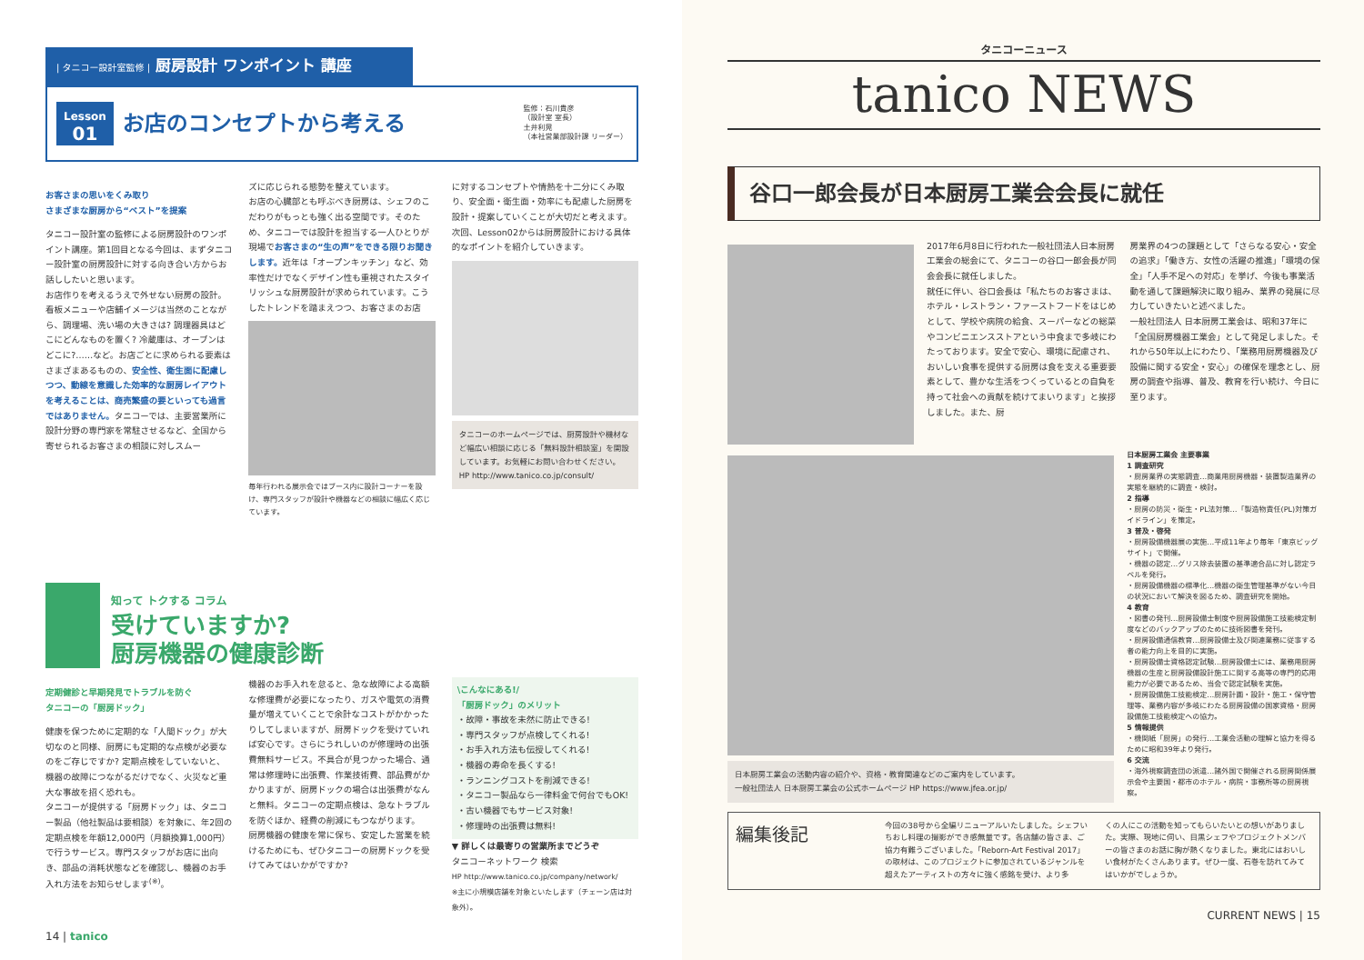| タニコー設計室監修 | 厨房設計 ワンポイント 講座
Lesson
01
お店のコンセプトから考える
監修：石川貴彦
（設計室 室長）
土井利晃
（本社営業部設計課 リーダー）
お客さまの思いをくみ取り
さまざまな厨房から“ベスト”を提案
タニコー設計室の監修による厨房設計のワンポイント講座。第1回目となる今回は、まずタニコー設計室の厨房設計に対する向き合い方からお話ししたいと思います。
お店作りを考えるうえで外せない厨房の設計。看板メニューや店舗イメージは当然のことながら、調理場、洗い場の大きさは? 調理器具はどこにどんなものを置く? 冷蔵庫は、オーブンはどこに?……など。お店ごとに求められる要素はさまざまあるものの、安全性、衛生面に配慮しつつ、動線を意識した効率的な厨房レイアウトを考えることは、商売繁盛の要といっても過言ではありません。タニコーでは、主要営業所に設計分野の専門家を常駐させるなど、全国から寄せられるお客さまの相談に対しスムー
ズに応じられる態勢を整えています。
お店の心臓部とも呼ぶべき厨房は、シェフのこだわりがもっとも強く出る空間です。そのため、タニコーでは設計を担当する一人ひとりが現場でお客さまの“生の声”をできる限りお聞きします。近年は「オープンキッチン」など、効率性だけでなくデザイン性も重視されたスタイリッシュな厨房設計が求められています。こうしたトレンドを踏まえつつ、お客さまのお店
毎年行われる展示会ではブース内に設計コーナーを設け、専門スタッフが設計や機器などの相談に幅広く応じています。
に対するコンセプトや情熱を十二分にくみ取り、安全面・衛生面・効率にも配慮した厨房を設計・提案していくことが大切だと考えます。
次回、Lesson02からは厨房設計における具体的なポイントを紹介していきます。
タニコーのホームページでは、厨房設計や機材など幅広い相談に応じる「無料設計相談室」を開設しています。お気軽にお問い合わせください。
HP http://www.tanico.co.jp/consult/
知って トクする コラム
受けていますか?
厨房機器の健康診断
定期健診と早期発見でトラブルを防ぐ
タニコーの「厨房ドック」
健康を保つために定期的な「人間ドック」が大切なのと同様、厨房にも定期的な点検が必要なのをご存じですか? 定期点検をしていないと、機器の故障につながるだけでなく、火災など重大な事故を招く恐れも。
タニコーが提供する「厨房ドック」は、タニコー製品（他社製品は要相談）を対象に、年2回の定期点検を年額12,000円（月額換算1,000円）で行うサービス。専門スタッフがお店に出向き、部品の消耗状態などを確認し、機器のお手入れ方法をお知らせします<sup>(※)</sup>。
機器のお手入れを怠ると、急な故障による高額な修理費が必要になったり、ガスや電気の消費量が増えていくことで余計なコストがかかったりしてしまいますが、厨房ドックを受けていれば安心です。さらにうれしいのが修理時の出張費無料サービス。不具合が見つかった場合、通常は修理時に出張費、作業技術費、部品費がかかりますが、厨房ドックの場合は出張費がなんと無料。タニコーの定期点検は、急なトラブルを防ぐほか、経費の削減にもつながります。
厨房機器の健康を常に保ち、安定した営業を続けるためにも、ぜひタニコーの厨房ドックを受けてみてはいかがですか?
\こんなにある!/
「厨房ドック」のメリット
・故障・事故を未然に防止できる!
・専門スタッフが点検してくれる!
・お手入れ方法も伝授してくれる!
・機器の寿命を長くする!
・ランニングコストを削減できる!
・タニコー製品なら一律料金で何台でもOK!
・古い機器でもサービス対象!
・修理時の出張費は無料!
▼ 詳しくは最寄りの営業所までどうぞ
タニコーネットワーク 検索
HP http://www.tanico.co.jp/company/network/
※主に小規模店舗を対象といたします（チェーン店は対象外）。
14 | tanico
タニコーニュース
tanico NEWS
谷口一郎会長が日本厨房工業会会長に就任
2017年6月8日に行われた一般社団法人日本厨房工業会の総会にて、タニコーの谷口一郎会長が同会会長に就任しました。
就任に伴い、谷口会長は「私たちのお客さまは、ホテル・レストラン・ファーストフードをはじめとして、学校や病院の給食、スーパーなどの総菜やコンビニエンスストアという中食まで多岐にわたっております。安全で安心、環境に配慮され、おいしい食事を提供する厨房は食を支える重要要素として、豊かな生活をつくっているとの自負を持って社会への貢献を続けてまいります」と挨拶しました。また、厨
房業界の4つの課題として「さらなる安心・安全の追求」「働き方、女性の活躍の推進」「環境の保全」「人手不足への対応」を挙げ、今後も事業活動を通して課題解決に取り組み、業界の発展に尽力していきたいと述べました。
一般社団法人 日本厨房工業会は、昭和37年に「全国厨房機器工業会」として発足しました。それから50年以上にわたり、「業務用厨房機器及び設備に関する安全・安心」の確保を理念とし、厨房の調査や指導、普及、教育を行い続け、今日に至ります。
日本厨房工業会の活動内容の紹介や、資格・教育関連などのご案内をしています。
一般社団法人 日本厨房工業会の公式ホームページ HP https://www.jfea.or.jp/
日本厨房工業会 主要事業
1 調査研究
・厨房業界の実態調査…商業用厨房機器・装置製造業界の実態を継続的に調査・検討。
2 指導
・厨房の防災・衛生・PL法対策…「製造物責任(PL)対策ガイドライン」を策定。
3 普及・啓発
・厨房設備機器展の実施…平成11年より毎年「東京ビッグサイト」で開催。
・機器の認定…グリス除去装置の基準適合品に対し認定ラベルを発行。
・厨房設備機器の標準化…機器の衛生管理基準がない今日の状況において解決を図るため、調査研究を開始。
4 教育
・図書の発刊…厨房設備士制度や厨房設備施工技能検定制度などのバックアップのために技術図書を発刊。
・厨房設備通信教育…厨房設備士及び関連業務に従事する者の能力向上を目的に実施。
・厨房設備士資格認定試験…厨房設備士には、業務用厨房機器の生産と厨房設備設計施工に関する高等の専門的応用能力が必要であるため、当会で認定試験を実施。
・厨房設備施工技能検定…厨房計画・設計・施工・保守管理等、業務内容が多岐にわたる厨房設備の国家資格・厨房設備施工技能検定への協力。
5 情報提供
・機関紙「厨房」の発行…工業会活動の理解と協力を得るために昭和39年より発行。
6 交流
・海外視察調査団の派遣…諸外国で開催される厨房関係展示会や主要国・都市のホテル・病院・事務所等の厨房視察。
編集後記
今回の38号から全編リニューアルいたしました。シェフいちおし料理の撮影ができ感無量です。各店舗の皆さま、ご協力有難うございました。「Reborn-Art Festival 2017」の取材は、このプロジェクトに参加されているジャンルを超えたアーティストの方々に強く感銘を受け、より多
くの人にこの活動を知ってもらいたいとの想いがありました。実際、現地に伺い、目黒シェフやプロジェクトメンバーの皆さまのお話に胸が熱くなりました。東北にはおいしい食材がたくさんあります。ぜひ一度、石巻を訪れてみてはいかがでしょうか。
CURRENT NEWS | 15